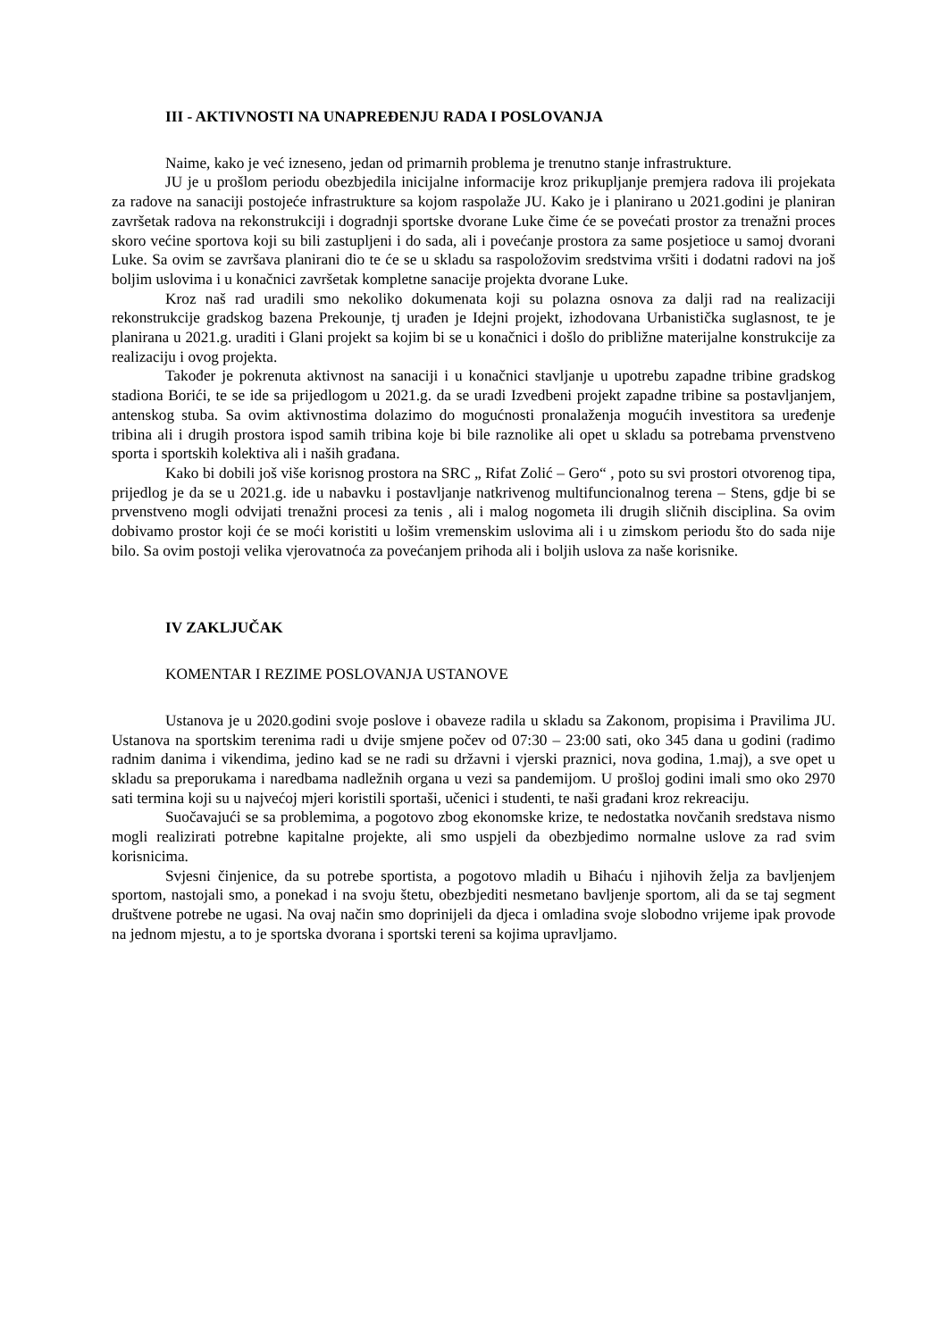III - AKTIVNOSTI NA UNAPREĐENJU RADA I POSLOVANJA
Naime, kako je već izneseno, jedan od primarnih problema je trenutno stanje infrastrukture.
JU je u prošlom periodu obezbjedila inicijalne informacije kroz prikupljanje premjera radova ili projekata za radove na sanaciji postojeće infrastrukture sa kojom raspolaže JU. Kako je i planirano u 2021.godini je planiran završetak radova na rekonstrukciji i dogradnji sportske dvorane Luke čime će se povećati prostor za trenažni proces skoro većine sportova koji su bili zastupljeni i do sada, ali i povećanje prostora za same posjetioce u samoj dvorani Luke. Sa ovim se završava planirani dio te će se u skladu sa raspoložovim sredstvima vršiti i dodatni radovi na još boljim uslovima i u konačnici završetak kompletne sanacije projekta dvorane Luke.
Kroz naš rad uradili smo nekoliko dokumenata koji su polazna osnova za dalji rad na realizaciji rekonstrukcije gradskog bazena Prekounje, tj urađen je Idejni projekt, izhodovana Urbanistička suglasnost, te je planirana u 2021.g. uraditi i Glani projekt sa kojim bi se u konačnici i došlo do približne materijalne konstrukcije za realizaciju i ovog projekta.
Također je pokrenuta aktivnost na sanaciji i u konačnici stavljanje u upotrebu zapadne tribine gradskog stadiona Borići, te se ide sa prijedlogom u 2021.g. da se uradi Izvedbeni projekt zapadne tribine sa postavljanjem, antenskog stuba. Sa ovim aktivnostima dolazimo do mogućnosti pronalaženja mogućih investitora sa uređenje tribina ali i drugih prostora ispod samih tribina koje bi bile raznolike ali opet u skladu sa potrebama prvenstveno sporta i sportskih kolektiva ali i naših građana.
Kako bi dobili još više korisnog prostora na SRC „ Rifat Zolić – Gero“ , poto su svi prostori otvorenog tipa, prijedlog je da se u 2021.g. ide u nabavku i postavljanje natkrivenog multifuncionalnog terena – Stens, gdje bi se prvenstveno mogli odvijati trenažni procesi za tenis , ali i malog nogometa ili drugih sličnih disciplina. Sa ovim dobivamo prostor koji će se moći koristiti u lošim vremenskim uslovima ali i u zimskom periodu što do sada nije bilo. Sa ovim postoji velika vjerovatnoća za povećanjem prihoda ali i boljih uslova za naše korisnike.
IV ZAKLJUČAK
KOMENTAR I REZIME POSLOVANJA USTANOVE
Ustanova je u 2020.godini svoje poslove i obaveze radila u skladu sa Zakonom, propisima i Pravilima JU. Ustanova na sportskim terenima radi u dvije smjene počev od 07:30 – 23:00 sati, oko 345 dana u godini (radimo radnim danima i vikendima, jedino kad se ne radi su državni i vjerski praznici, nova godina, 1.maj), a sve opet u skladu sa preporukama i naredbama nadležnih organa u vezi sa pandemijom. U prošloj godini imali smo oko 2970 sati termina koji su u najvećoj mjeri koristili sportaši, učenici i studenti, te naši građani kroz rekreaciju.
Suočavajući se sa problemima, a pogotovo zbog ekonomske krize, te nedostatka novčanih sredstava nismo mogli realizirati potrebne kapitalne projekte, ali smo uspjeli da obezbjedimo normalne uslove za rad svim korisnicima.
Svjesni činjenice, da su potrebe sportista, a pogotovo mladih u Bihaću i njihovih želja za bavljenjem sportom, nastojali smo, a ponekad i na svoju štetu, obezbjediti nesmetano bavljenje sportom, ali da se taj segment društvene potrebe ne ugasi. Na ovaj način smo doprinijeli da djeca i omladina svoje slobodno vrijeme ipak provode na jednom mjestu, a to je sportska dvorana i sportski tereni sa kojima upravljamo.